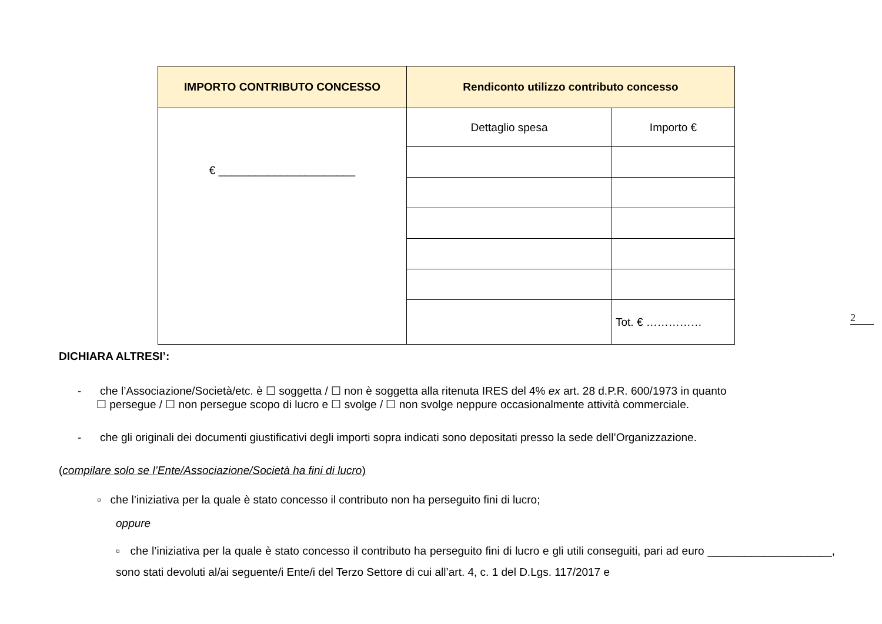| IMPORTO CONTRIBUTO CONCESSO | Rendiconto utilizzo contributo concesso | |
| --- | --- | --- |
| € ______________________ | Dettaglio spesa | Importo € |
| | | Tot. € …………… |
2
DICHIARA ALTRESI’:
- che l’Associazione/Società/etc. è ☐ soggetta / ☐ non è soggetta alla ritenuta IRES del 4% ex art. 28 d.P.R. 600/1973 in quanto
☐ persegue / ☐ non persegue scopo di lucro e ☐ svolge / ☐ non svolge neppure occasionalmente attività commerciale.
- che gli originali dei documenti giustificativi degli importi sopra indicati sono depositati presso la sede dell’Organizzazione.
(compilare solo se l’Ente/Associazione/Società ha fini di lucro)
▫ che l’iniziativa per la quale è stato concesso il contributo non ha perseguito fini di lucro;
oppure
▫ che l’iniziativa per la quale è stato concesso il contributo ha perseguito fini di lucro e gli utili conseguiti, pari ad euro ____________________, sono stati devoluti al/ai seguente/i Ente/i del Terzo Settore di cui all’art. 4, c. 1 del D.Lgs. 117/2017 e